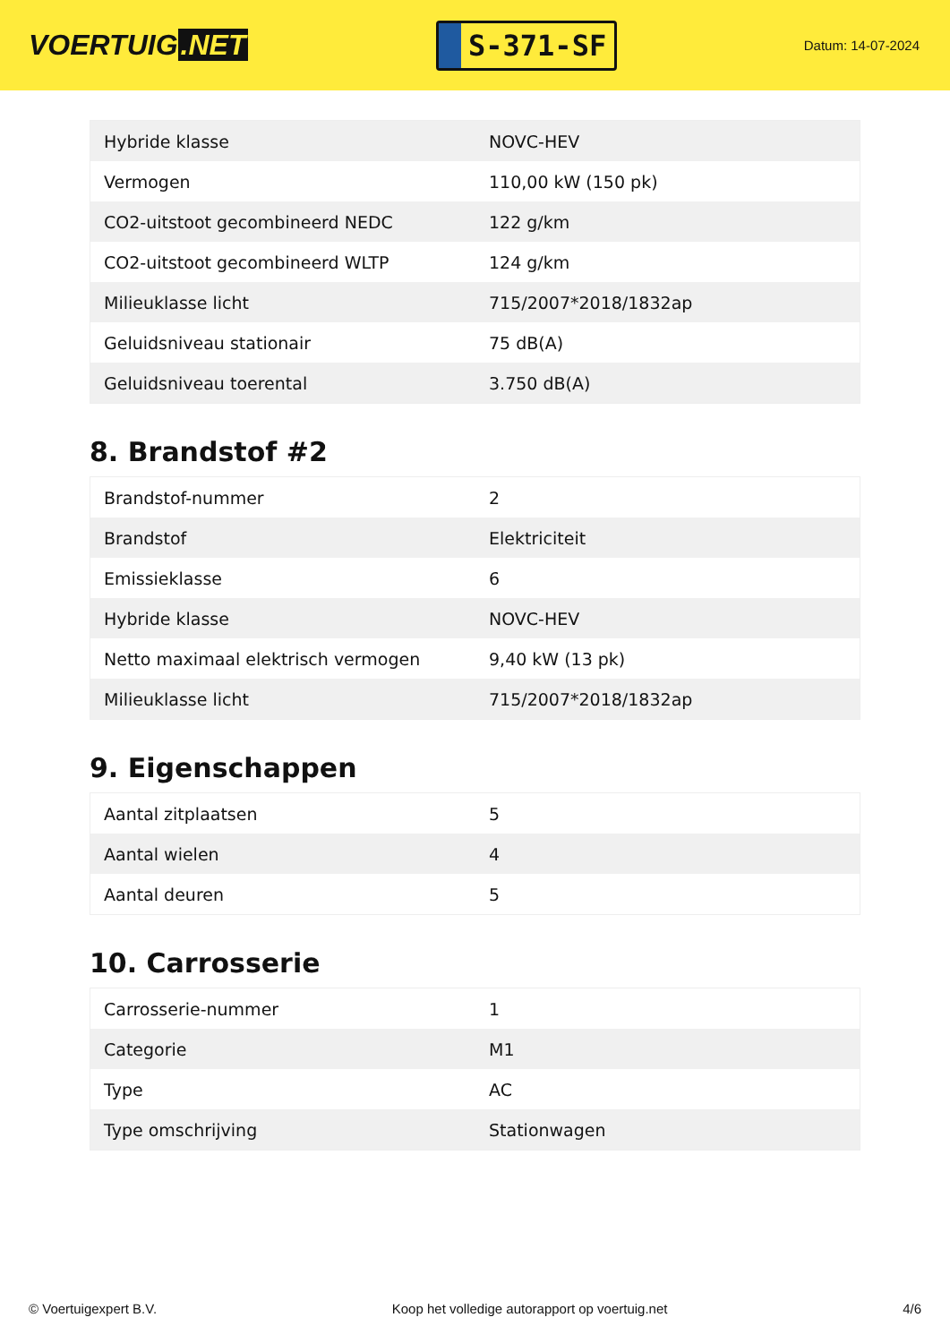VOERTUIG.NET
S-371-SF
Datum: 14-07-2024
| Hybride klasse | NOVC-HEV |
| Vermogen | 110,00 kW (150 pk) |
| CO2-uitstoot gecombineerd NEDC | 122 g/km |
| CO2-uitstoot gecombineerd WLTP | 124 g/km |
| Milieuklasse licht | 715/2007*2018/1832ap |
| Geluidsniveau stationair | 75 dB(A) |
| Geluidsniveau toerental | 3.750 dB(A) |
8. Brandstof #2
| Brandstof-nummer | 2 |
| Brandstof | Elektriciteit |
| Emissieklasse | 6 |
| Hybride klasse | NOVC-HEV |
| Netto maximaal elektrisch vermogen | 9,40 kW (13 pk) |
| Milieuklasse licht | 715/2007*2018/1832ap |
9. Eigenschappen
| Aantal zitplaatsen | 5 |
| Aantal wielen | 4 |
| Aantal deuren | 5 |
10. Carrosserie
| Carrosserie-nummer | 1 |
| Categorie | M1 |
| Type | AC |
| Type omschrijving | Stationwagen |
© Voertuigexpert B.V. Koop het volledige autorapport op voertuig.net 4/6